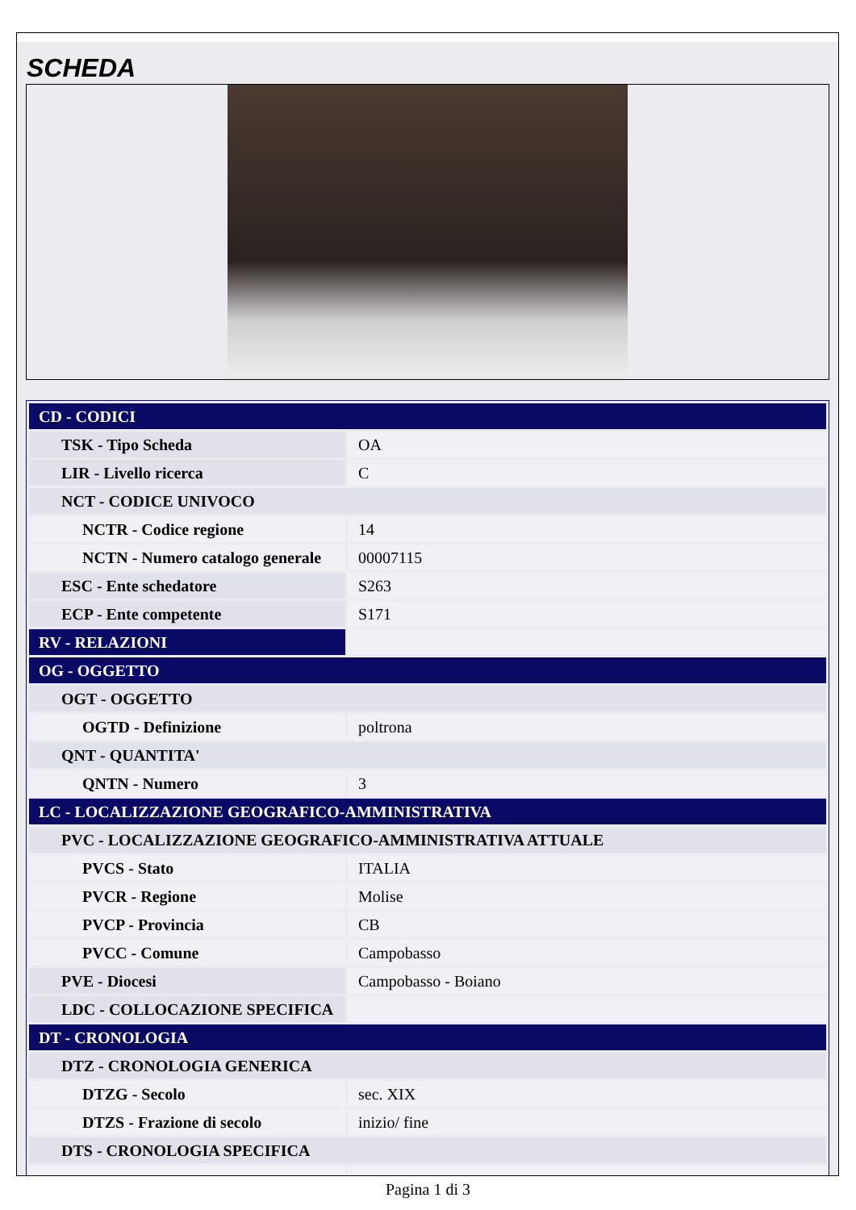SCHEDA
| CD - CODICI | |
| TSK - Tipo Scheda | OA |
| LIR - Livello ricerca | C |
| NCT - CODICE UNIVOCO | |
| NCTR - Codice regione | 14 |
| NCTN - Numero catalogo generale | 00007115 |
| ESC - Ente schedatore | S263 |
| ECP - Ente competente | S171 |
| RV - RELAZIONI | |
| OG - OGGETTO | |
| OGT - OGGETTO | |
| OGTD - Definizione | poltrona |
| QNT - QUANTITA' | |
| QNTN - Numero | 3 |
| LC - LOCALIZZAZIONE GEOGRAFICO-AMMINISTRATIVA | |
| PVC - LOCALIZZAZIONE GEOGRAFICO-AMMINISTRATIVA ATTUALE | |
| PVCS - Stato | ITALIA |
| PVCR - Regione | Molise |
| PVCP - Provincia | CB |
| PVCC - Comune | Campobasso |
| PVE - Diocesi | Campobasso - Boiano |
| LDC - COLLOCAZIONE SPECIFICA | |
| DT - CRONOLOGIA | |
| DTZ - CRONOLOGIA GENERICA | |
| DTZG - Secolo | sec. XIX |
| DTZS - Frazione di secolo | inizio/ fine |
| DTS - CRONOLOGIA SPECIFICA | |
Pagina 1 di 3